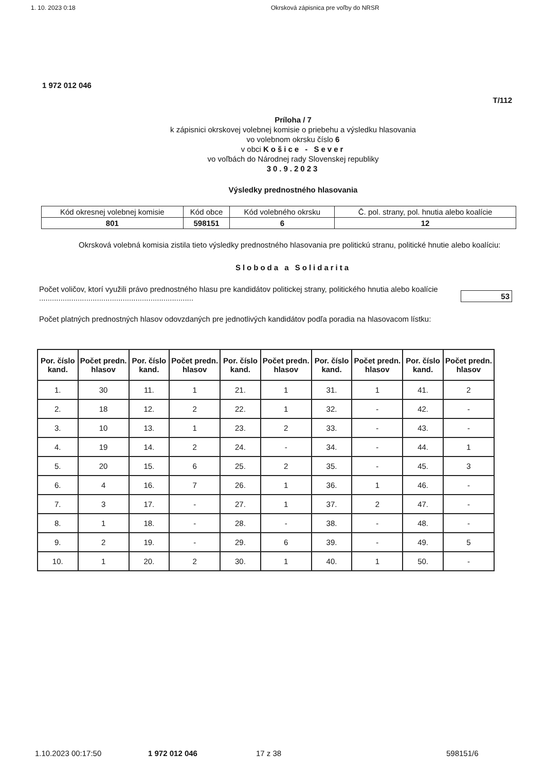1. 10. 2023 0:18 Okrsková zápisnica pre voľby do NRSR
1 972 012 046
T/112
Príloha / 7
k zápisnici okrskovej volebnej komisie o priebehu a výsledku hlasovania
vo volebnom okrsku číslo 6
v obci Košice - Sever
vo voľbách do Národnej rady Slovenskej republiky
30.9.2023
Výsledky prednostného hlasovania
| Kód okresnej volebnej komisie | Kód obce | Kód volebného okrsku | Č. pol. strany, pol. hnutia alebo koalície |
| 801 | 598151 | 6 | 12 |
Okrsková volebná komisia zistila tieto výsledky prednostného hlasovania pre politickú stranu, politické hnutie alebo koalíciu:
Sloboda a Solidarita
Počet voličov, ktorí využili právo prednostného hlasu pre kandidátov politickej strany, politického hnutia alebo koalície ........................................................................
53
Počet platných prednostných hlasov odovzdaných pre jednotlivých kandidátov podľa poradia na hlasovacom lístku:
| Por. číslo kand. | Počet predn. hlasov | Por. číslo kand. | Počet predn. hlasov | Por. číslo kand. | Počet predn. hlasov | Por. číslo kand. | Počet predn. hlasov | Por. číslo kand. | Počet predn. hlasov |
| --- | --- | --- | --- | --- | --- | --- | --- | --- | --- |
| 1. | 30 | 11. | 1 | 21. | 1 | 31. | 1 | 41. | 2 |
| 2. | 18 | 12. | 2 | 22. | 1 | 32. | - | 42. | - |
| 3. | 10 | 13. | 1 | 23. | 2 | 33. | - | 43. | - |
| 4. | 19 | 14. | 2 | 24. | - | 34. | - | 44. | 1 |
| 5. | 20 | 15. | 6 | 25. | 2 | 35. | - | 45. | 3 |
| 6. | 4 | 16. | 7 | 26. | 1 | 36. | 1 | 46. | - |
| 7. | 3 | 17. | - | 27. | 1 | 37. | 2 | 47. | - |
| 8. | 1 | 18. | - | 28. | - | 38. | - | 48. | - |
| 9. | 2 | 19. | - | 29. | 6 | 39. | - | 49. | 5 |
| 10. | 1 | 20. | 2 | 30. | 1 | 40. | 1 | 50. | - |
1.10.2023 00:17:50 1 972 012 046 17 z 38 598151/6